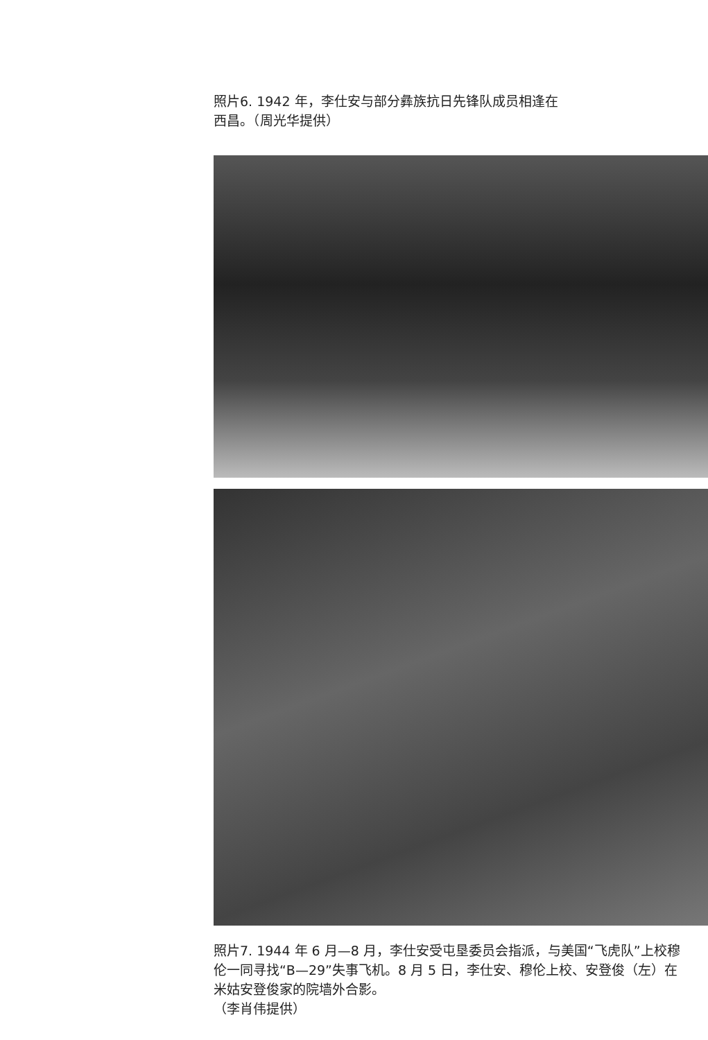照片6. 1942 年，李仕安与部分彝族抗日先锋队成员相逢在西昌。（周光华提供）
照片7. 1944 年 6 月—8 月，李仕安受屯垦委员会指派，与美国“飞虎队”上校穆伦一同寻找“B—29”失事飞机。8 月 5 日，李仕安、穆伦上校、安登俊（左）在米姑安登俊家的院墙外合影。
（李肖伟提供）